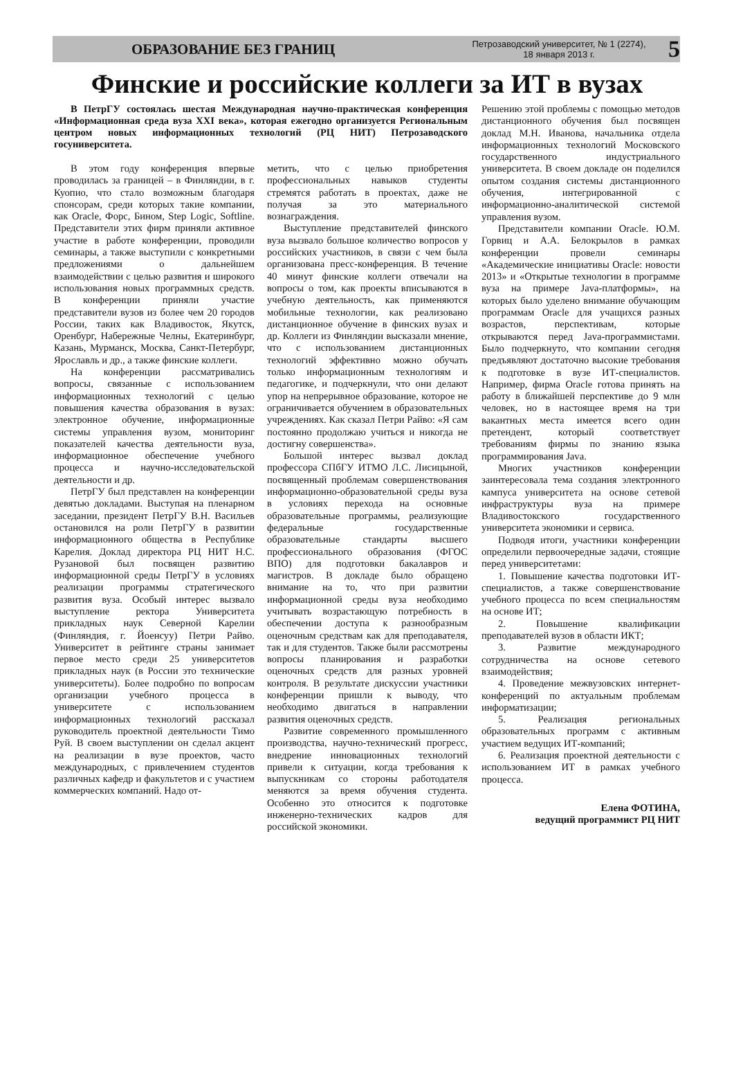ОБРАЗОВАНИЕ БЕЗ ГРАНИЦ
Петрозаводский университет, № 1 (2274),
18 января 2013 г.
5
Финские и российские коллеги за ИТ в вузах
В ПетрГУ состоялась шестая Международная научно-практическая конференция «Информационная среда вуза XXI века», которая ежегодно организуется Региональным центром новых информационных технологий (РЦ НИТ) Петрозаводского госуниверситета.
В этом году конференция впервые проводилась за границей – в Финляндии, в г. Куопио, что стало возможным благодаря спонсорам, среди которых такие компании, как Oracle, Форс, Бином, Step Logic, Softline. Представители этих фирм приняли активное участие в работе конференции, проводили семинары, а также выступили с конкретными предложениями о дальнейшем взаимодействии с целью развития и широкого использования новых программных средств. В конференции приняли участие представители вузов из более чем 20 городов России, таких как Владивосток, Якутск, Оренбург, Набережные Челны, Екатеринбург, Казань, Мурманск, Москва, Санкт-Петербург, Ярославль и др., а также финские коллеги.
На конференции рассматривались вопросы, связанные с использованием информационных технологий с целью повышения качества образования в вузах: электронное обучение, информационные системы управления вузом, мониторинг показателей качества деятельности вуза, информационное обеспечение учебного процесса и научно-исследовательской деятельности и др.
ПетрГУ был представлен на конференции девятью докладами. Выступая на пленарном заседании, президент ПетрГУ В.Н. Васильев остановился на роли ПетрГУ в развитии информационного общества в Республике Карелия. Доклад директора РЦ НИТ Н.С. Рузановой был посвящен развитию информационной среды ПетрГУ в условиях реализации программы стратегического развития вуза. Особый интерес вызвало выступление ректора Университета прикладных наук Северной Карелии (Финляндия, г. Йоенсуу) Петри Райво. Университет в рейтинге страны занимает первое место среди 25 университетов прикладных наук (в России это технические университеты). Более подробно по вопросам организации учебного процесса в университете с использованием информационных технологий рассказал руководитель проектной деятельности Тимо Руй. В своем выступлении он сделал акцент на реализации в вузе проектов, часто международных, с привлечением студентов различных кафедр и факультетов и с участием коммерческих компаний. Надо от-
метить, что с целью приобретения профессиональных навыков студенты стремятся работать в проектах, даже не получая за это материального вознаграждения.
Выступление представителей финского вуза вызвало большое количество вопросов у российских участников, в связи с чем была организована пресс-конференция. В течение 40 минут финские коллеги отвечали на вопросы о том, как проекты вписываются в учебную деятельность, как применяются мобильные технологии, как реализовано дистанционное обучение в финских вузах и др. Коллеги из Финляндии высказали мнение, что с использованием дистанционных технологий эффективно можно обучать только информационным технологиям и педагогике, и подчеркнули, что они делают упор на непрерывное образование, которое не ограничивается обучением в образовательных учреждениях. Как сказал Петри Райво: «Я сам постоянно продолжаю учиться и никогда не достигну совершенства».
Большой интерес вызвал доклад профессора СПбГУ ИТМО Л.С. Лисицыной, посвященный проблемам совершенствования информационно-образовательной среды вуза в условиях перехода на основные образовательные программы, реализующие федеральные государственные образовательные стандарты высшего профессионального образования (ФГОС ВПО) для подготовки бакалавров и магистров. В докладе было обращено внимание на то, что при развитии информационной среды вуза необходимо учитывать возрастающую потребность в обеспечении доступа к разнообразным оценочным средствам как для преподавателя, так и для студентов. Также были рассмотрены вопросы планирования и разработки оценочных средств для разных уровней контроля. В результате дискуссии участники конференции пришли к выводу, что необходимо двигаться в направлении развития оценочных средств.
Развитие современного промышленного производства, научно-технический прогресс, внедрение инновационных технологий привели к ситуации, когда требования к выпускникам со стороны работодателя меняются за время обучения студента. Особенно это относится к подготовке инженерно-технических кадров для российской экономики.
Решению этой проблемы с помощью методов дистанционного обучения был посвящен доклад М.Н. Иванова, начальника отдела информационных технологий Московского государственного индустриального университета. В своем докладе он поделился опытом создания системы дистанционного обучения, интегрированной с информационно-аналитической системой управления вузом.
Представители компании Oracle. Ю.М. Горвиц и А.А. Белокрылов в рамках конференции провели семинары «Академические инициативы Oracle: новости 2013» и «Открытые технологии в программе вуза на примере Java-платформы», на которых было уделено внимание обучающим программам Oracle для учащихся разных возрастов, перспективам, которые открываются перед Java-программистами. Было подчеркнуто, что компании сегодня предъявляют достаточно высокие требования к подготовке в вузе ИТ-специалистов. Например, фирма Oracle готова принять на работу в ближайшей перспективе до 9 млн человек, но в настоящее время на три вакантных места имеется всего один претендент, который соответствует требованиям фирмы по знанию языка программирования Java.
Многих участников конференции заинтересовала тема создания электронного кампуса университета на основе сетевой инфраструктуры вуза на примере Владивостокского государственного университета экономики и сервиса.
Подводя итоги, участники конференции определили первоочередные задачи, стоящие перед университетами:
1. Повышение качества подготовки ИТ-специалистов, а также совершенствование учебного процесса по всем специальностям на основе ИТ;
2. Повышение квалификации преподавателей вузов в области ИКТ;
3. Развитие международного сотрудничества на основе сетевого взаимодействия;
4. Проведение межвузовских интернет-конференций по актуальным проблемам информатизации;
5. Реализация региональных образовательных программ с активным участием ведущих ИТ-компаний;
6. Реализация проектной деятельности с использованием ИТ в рамках учебного процесса.
Елена ФОТИНА,
ведущий программист РЦ НИТ